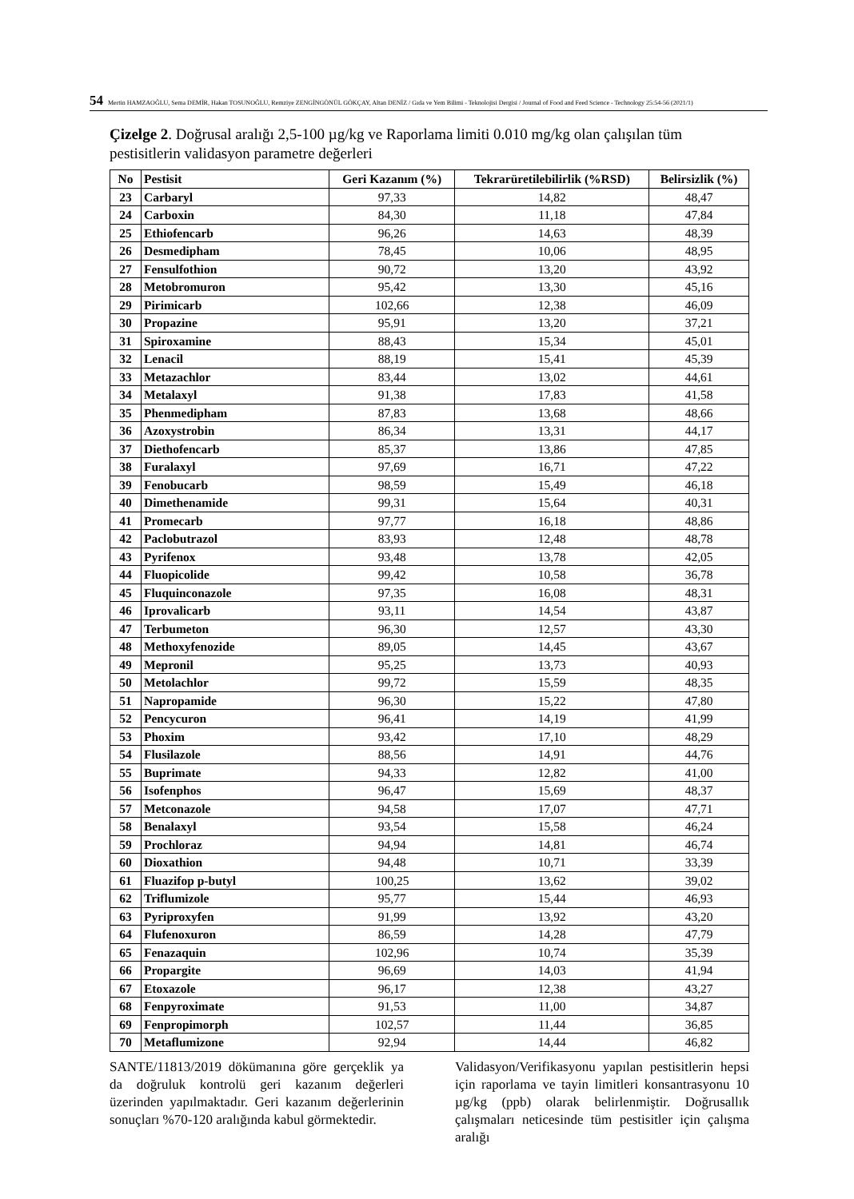54 Mertin HAMZAOĞLU, Sema DEMİR, Hakan TOSUNOĞLU, Remziye ZENGİNGÖNÜL GÖKÇAY, Altan DENİZ / Gıda ve Yem Bilimi - Teknolojisi Dergisi / Journal of Food and Feed Science - Technology 25:54-56 (2021/1)
Çizelge 2. Doğrusal aralığı 2,5-100 µg/kg ve Raporlama limiti 0.010 mg/kg olan çalışılan tüm pestisitlerin validasyon parametre değerleri
| No | Pestisit | Geri Kazanım (%) | Tekrarüretilebilirlik (%RSD) | Belirsizlik (%) |
| --- | --- | --- | --- | --- |
| 23 | Carbaryl | 97,33 | 14,82 | 48,47 |
| 24 | Carboxin | 84,30 | 11,18 | 47,84 |
| 25 | Ethiofencarb | 96,26 | 14,63 | 48,39 |
| 26 | Desmedipham | 78,45 | 10,06 | 48,95 |
| 27 | Fensulfothion | 90,72 | 13,20 | 43,92 |
| 28 | Metobromuron | 95,42 | 13,30 | 45,16 |
| 29 | Pirimicarb | 102,66 | 12,38 | 46,09 |
| 30 | Propazine | 95,91 | 13,20 | 37,21 |
| 31 | Spiroxamine | 88,43 | 15,34 | 45,01 |
| 32 | Lenacil | 88,19 | 15,41 | 45,39 |
| 33 | Metazachlor | 83,44 | 13,02 | 44,61 |
| 34 | Metalaxyl | 91,38 | 17,83 | 41,58 |
| 35 | Phenmedipham | 87,83 | 13,68 | 48,66 |
| 36 | Azoxystrobin | 86,34 | 13,31 | 44,17 |
| 37 | Diethofencarb | 85,37 | 13,86 | 47,85 |
| 38 | Furalaxyl | 97,69 | 16,71 | 47,22 |
| 39 | Fenobucarb | 98,59 | 15,49 | 46,18 |
| 40 | Dimethenamide | 99,31 | 15,64 | 40,31 |
| 41 | Promecarb | 97,77 | 16,18 | 48,86 |
| 42 | Paclobutrazol | 83,93 | 12,48 | 48,78 |
| 43 | Pyrifenox | 93,48 | 13,78 | 42,05 |
| 44 | Fluopicolide | 99,42 | 10,58 | 36,78 |
| 45 | Fluquinconazole | 97,35 | 16,08 | 48,31 |
| 46 | Iprovalicarb | 93,11 | 14,54 | 43,87 |
| 47 | Terbumeton | 96,30 | 12,57 | 43,30 |
| 48 | Methoxyfenozide | 89,05 | 14,45 | 43,67 |
| 49 | Mepronil | 95,25 | 13,73 | 40,93 |
| 50 | Metolachlor | 99,72 | 15,59 | 48,35 |
| 51 | Napropamide | 96,30 | 15,22 | 47,80 |
| 52 | Pencycuron | 96,41 | 14,19 | 41,99 |
| 53 | Phoxim | 93,42 | 17,10 | 48,29 |
| 54 | Flusilazole | 88,56 | 14,91 | 44,76 |
| 55 | Buprimate | 94,33 | 12,82 | 41,00 |
| 56 | Isofenphos | 96,47 | 15,69 | 48,37 |
| 57 | Metconazole | 94,58 | 17,07 | 47,71 |
| 58 | Benalaxyl | 93,54 | 15,58 | 46,24 |
| 59 | Prochloraz | 94,94 | 14,81 | 46,74 |
| 60 | Dioxathion | 94,48 | 10,71 | 33,39 |
| 61 | Fluazifop p-butyl | 100,25 | 13,62 | 39,02 |
| 62 | Triflumizole | 95,77 | 15,44 | 46,93 |
| 63 | Pyriproxyfen | 91,99 | 13,92 | 43,20 |
| 64 | Flufenoxuron | 86,59 | 14,28 | 47,79 |
| 65 | Fenazaquin | 102,96 | 10,74 | 35,39 |
| 66 | Propargite | 96,69 | 14,03 | 41,94 |
| 67 | Etoxazole | 96,17 | 12,38 | 43,27 |
| 68 | Fenpyroximate | 91,53 | 11,00 | 34,87 |
| 69 | Fenpropimorph | 102,57 | 11,44 | 36,85 |
| 70 | Metaflumizone | 92,94 | 14,44 | 46,82 |
SANTE/11813/2019 dökümanına göre gerçeklik ya da doğruluk kontrolü geri kazanım değerleri üzerinden yapılmaktadır. Geri kazanım değerlerinin sonuçları %70-120 aralığında kabul görmektedir.
Validasyon/Verifikasyonu yapılan pestisitlerin hepsi için raporlama ve tayin limitleri konsantrasyonu 10 µg/kg (ppb) olarak belirlenmiştir. Doğrusallık çalışmaları neticesinde tüm pestisitler için çalışma aralığı